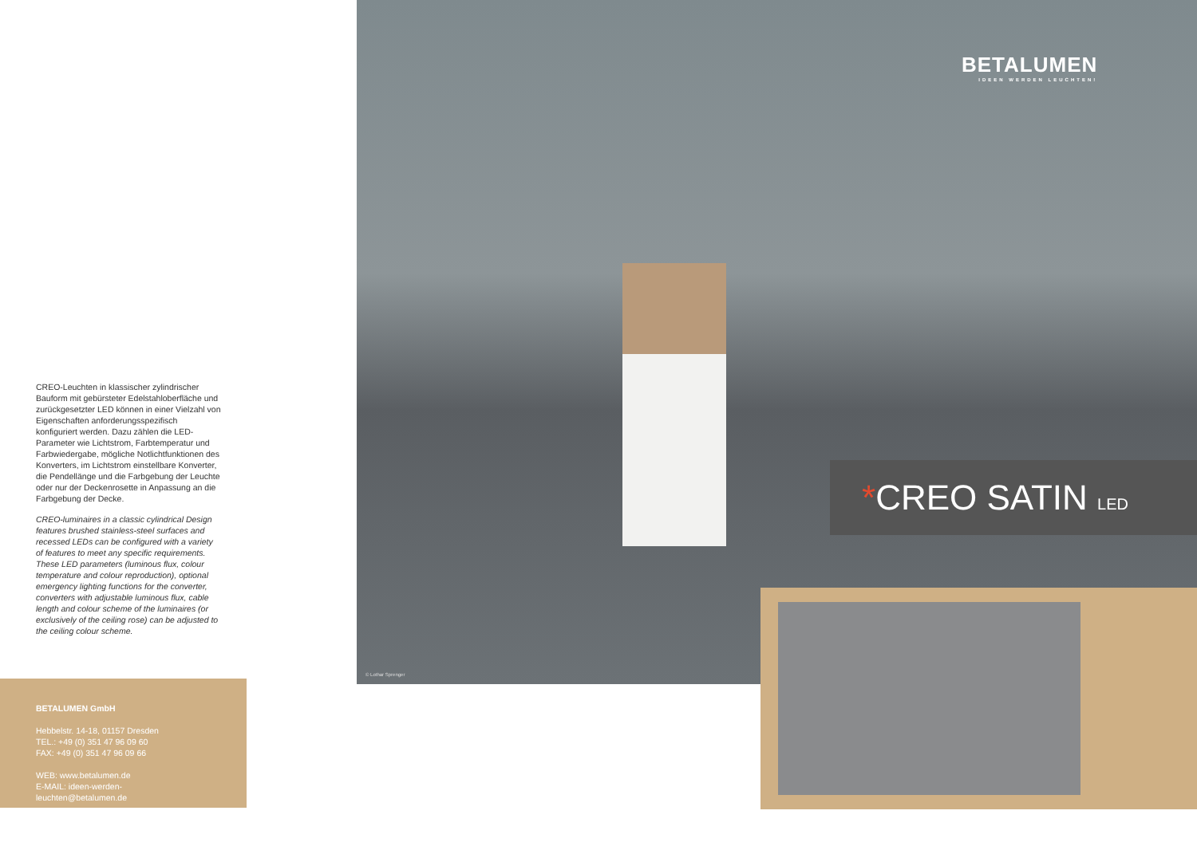CREO-Leuchten in klassischer zylindrischer Bauform mit gebürsteter Edelstahlober­fläche und zurückgesetzter LED können in einer Vielzahl von Eigenschaften anforde­rungsspezifisch konfiguriert werden. Dazu zählen die LED-Parameter wie Lichtstrom, Farbtemperatur und Farbwiedergabe, mög­liche Notlichtfunktionen des Konverters, im Lichtstrom einstellbare Konverter, die Pen­dellänge und die Farbgebung der Leuchte oder nur der Deckenrosette in Anpassung an die Farbgebung der Decke.
CREO-luminaires in a classic cylindrical De­sign features brushed stainless-steel surfaces and recessed LEDs can be configured with a variety of features to meet any specific requirements. These LED parameters (lu­minous flux, colour temperature and colour reproduction), optional emergency lighting functions for the converter, converters with adjustable luminous flux, cable length and colour scheme of the luminaires (or exclusi­vely of the ceiling rose) can be adjusted to the ceiling colour scheme.
BETALUMEN GmbH
Hebbelstr. 14-18, 01157 Dresden
TEL.: +49 (0) 351 47 96 09 60
FAX: +49 (0) 351 47 96 09 66
WEB: www.betalumen.de
E-MAIL: ideen-werden-leuchten@betalumen.de
© Lothar Sprenger
BETALUMEN
IDEEN WERDEN LEUCHTEN!
*CREO SATIN LED